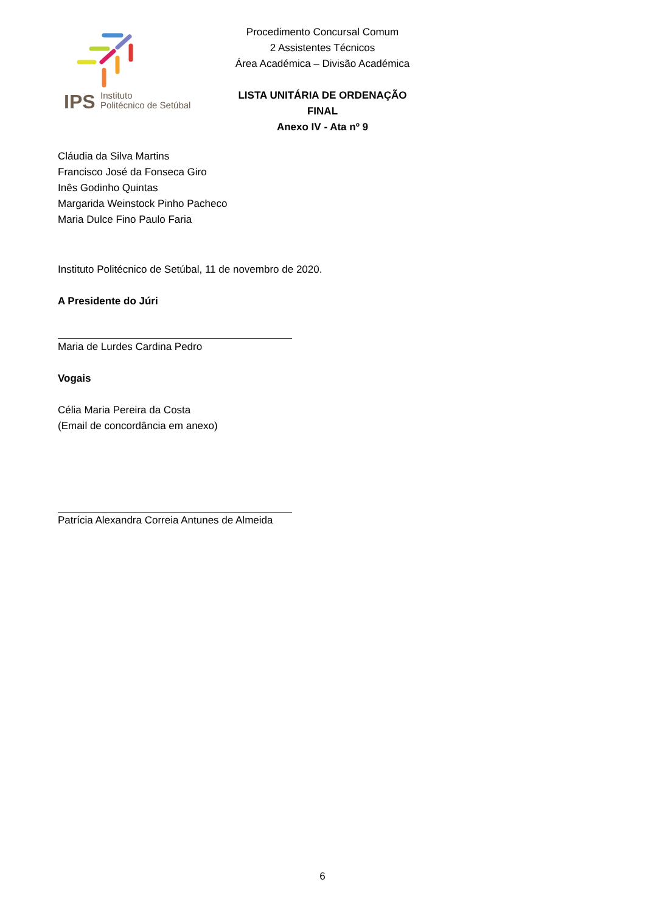IPS
Instituto
Politécnico de Setúbal
Procedimento Concursal Comum
2 Assistentes Técnicos
Área Académica – Divisão Académica
LISTA UNITÁRIA DE ORDENAÇÃO FINAL
Anexo IV - Ata nº 9
Cláudia da Silva Martins
Francisco José da Fonseca Giro
Inês Godinho Quintas
Margarida Weinstock Pinho Pacheco
Maria Dulce Fino Paulo Faria
Instituto Politécnico de Setúbal, 11 de novembro de 2020.
A Presidente do Júri
Maria de Lurdes Cardina Pedro
Vogais
Célia Maria Pereira da Costa
(Email de concordância em anexo)
Patrícia Alexandra Correia Antunes de Almeida
6